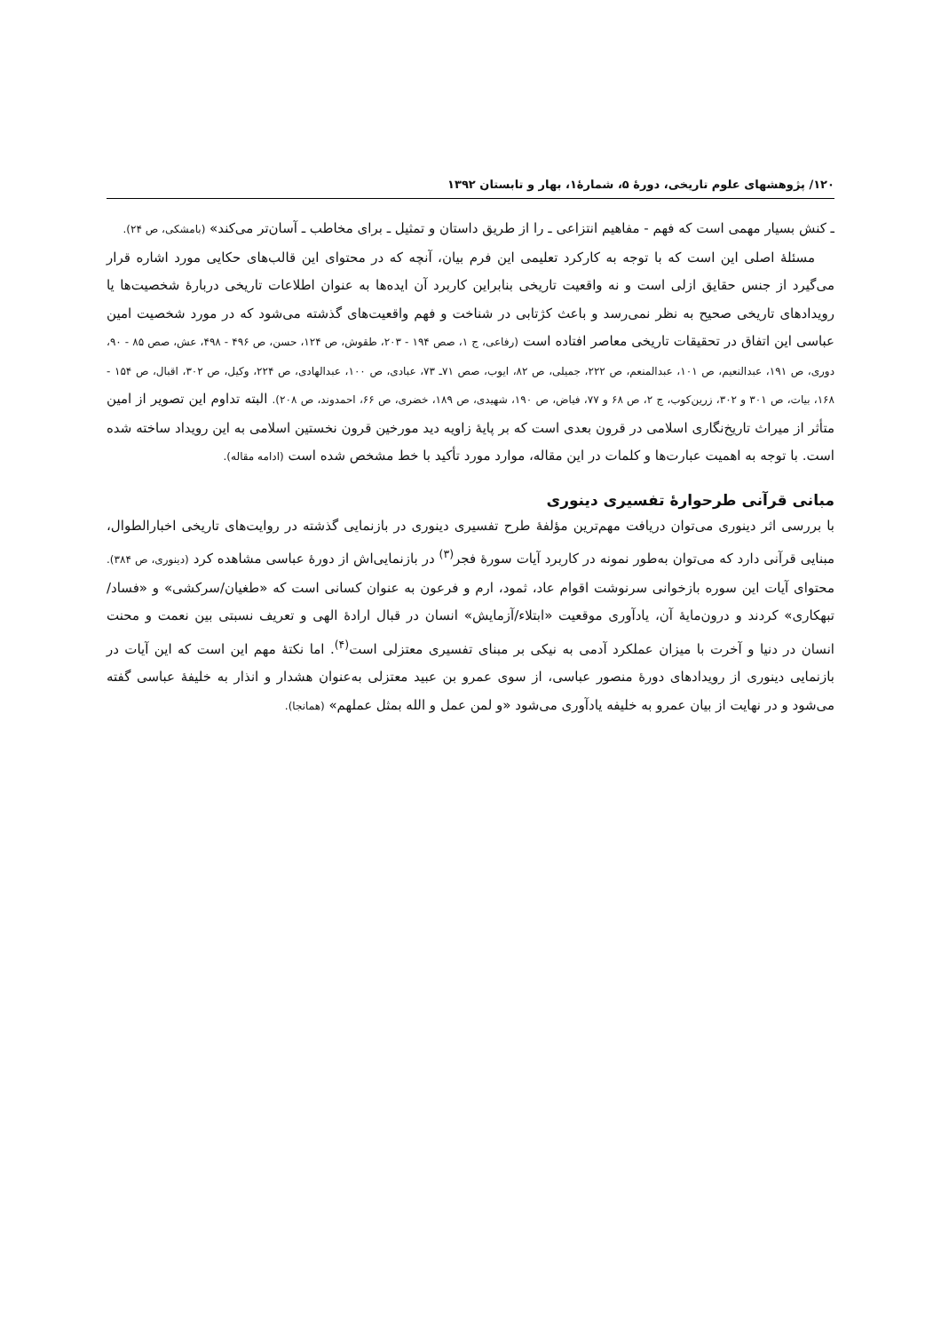۱۲۰/ پژوهشهای علوم تاریخی، دورۀ ۵، شمارۀ۱، بهار و تابستان ۱۳۹۲
ـ کنش بسیار مهمی است که فهم - مفاهیم انتزاعی ـ را از طریق داستان و تمثیل ـ برای مخاطب ـ آسان‌تر می‌کند» (بامشکی، ص ۲۴).
مسئلۀ اصلی این است که با توجه به کارکرد تعلیمی این فرم بیان، آنچه که در محتوای این قالب‌های حکایی مورد اشاره قرار می‌گیرد از جنس حقایق ازلی است و نه واقعیت تاریخی بنابراین کاربرد آن ایده‌ها به عنوان اطلاعات تاریخی دربارۀ شخصیت‌ها یا رویدادهای تاریخی صحیح به نظر نمی‌رسد و باعث کژتابی در شناخت و فهم واقعیت‌های گذشته می‌شود که در مورد شخصیت امین عباسی این اتفاق در تحقیقات تاریخی معاصر افتاده است (رفاعی، ج ۱، صص ۱۹۴ - ۲۰۳، طقوش، ص ۱۲۴، حسن، ص ۴۹۶ - ۴۹۸، عش، صص ۸۵ - ۹۰، دوری، ص ۱۹۱، عبدالنعیم، ص ۱۰۱، عبدالمنعم، ص ۲۲۲، جمیلی، ص ۸۲، ایوب، صص ۷۱ـ ۷۳، عبادی، ص ۱۰۰، عبدالهادی، ص ۲۲۴، وکیل، ص ۳۰۲، اقبال، ص ۱۵۴ - ۱۶۸، بیات، ص ۳۰۱ و ۳۰۲، زرین‌کوب، ج ۲، ص ۶۸ و ۷۷، فیاض، ص ۱۹۰، شهیدی، ص ۱۸۹، خضری، ص ۶۶، احمدوند، ص ۲۰۸). البته تداوم این تصویر از امین متأثر از میراث تاریخ‌نگاری اسلامی در قرون بعدی است که بر پایۀ زاویه دید مورخین قرون نخستین اسلامی به این رویداد ساخته شده است. با توجه به اهمیت عبارت‌ها و کلمات در این مقاله، موارد مورد تأکید با خط مشخص شده است (ادامه مقاله).
مبانی قرآنی طرحوارۀ تفسیری دینوری
با بررسی اثر دینوری می‌توان دریافت مهم‌ترین مؤلفۀ طرح تفسیری دینوری در بازنمایی گذشته در روایت‌های تاریخی اخبارالطوال، مبنایی قرآنی دارد که می‌توان به‌طور نمونه در کاربرد آیات سورۀ فجر<sup>(۳)</sup> در بازنمایی‌اش از دورۀ عباسی مشاهده کرد (دینوری، ص ۳۸۴). محتوای آیات این سوره بازخوانی سرنوشت اقوام عاد، ثمود، ارم و فرعون به عنوان کسانی است که «طغیان/سرکشی» و «فساد/تبهکاری» کردند و درون‌مایۀ آن، یادآوری موقعیت «ابتلاء/آزمایش» انسان در قبال ارادۀ الهی و تعریف نسبتی بین نعمت و محنت انسان در دنیا و آخرت با میزان عملکرد آدمی به نیکی بر مبنای تفسیری معتزلی است<sup>(۴)</sup>. اما نکتۀ مهم این است که این آیات در بازنمایی دینوری از رویدادهای دورۀ منصور عباسی، از سوی عمرو بن عبید معتزلی به‌عنوان هشدار و انذار به خلیفۀ عباسی گفته می‌شود و در نهایت از بیان عمرو به خلیفه یادآوری می‌شود «و لمن عمل و الله بمثل عملهم» (همانجا).